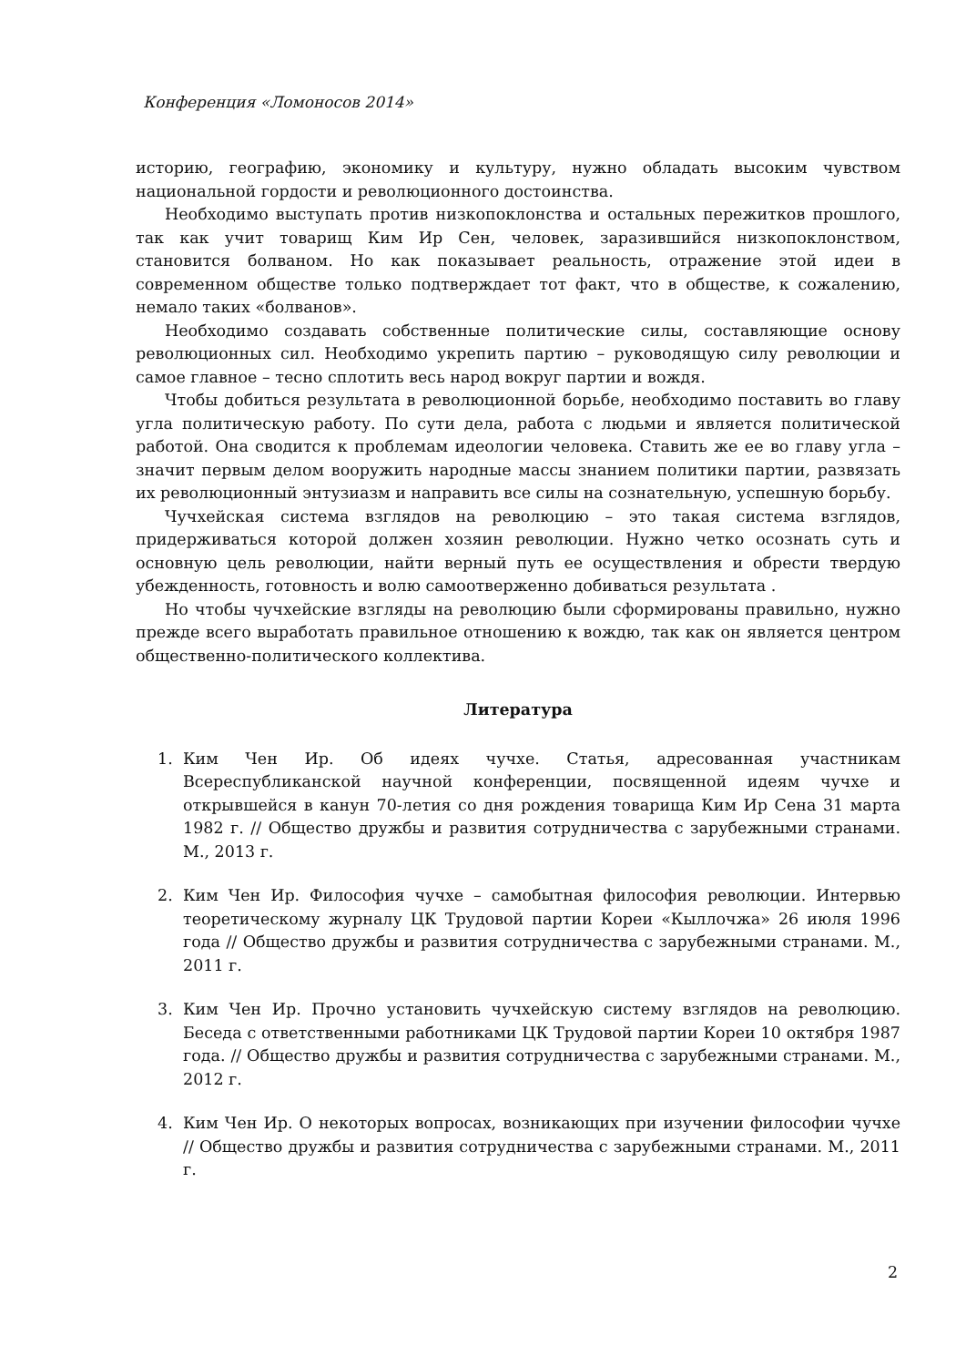Конференция «Ломоносов 2014»
историю, географию, экономику и культуру, нужно обладать высоким чувством национальной гордости и революционного достоинства.
Необходимо выступать против низкопоклонства и остальных пережитков прошлого, так как учит товарищ Ким Ир Сен, человек, заразившийся низкопоклонством, становится болваном. Но как показывает реальность, отражение этой идеи в современном обществе только подтверждает тот факт, что в обществе, к сожалению, немало таких «болванов».
Необходимо создавать собственные политические силы, составляющие основу революционных сил. Необходимо укрепить партию – руководящую силу революции и самое главное – тесно сплотить весь народ вокруг партии и вождя.
Чтобы добиться результата в революционной борьбе, необходимо поставить во главу угла политическую работу. По сути дела, работа с людьми и является политической работой. Она сводится к проблемам идеологии человека. Ставить же ее во главу угла – значит первым делом вооружить народные массы знанием политики партии, развязать их революционный энтузиазм и направить все силы на сознательную, успешную борьбу.
Чучхейская система взглядов на революцию – это такая система взглядов, придерживаться которой должен хозяин революции. Нужно четко осознать суть и основную цель революции, найти верный путь ее осуществления и обрести твердую убежденность, готовность и волю самоотверженно добиваться результата .
Но чтобы чучхейские взгляды на революцию были сформированы правильно, нужно прежде всего выработать правильное отношению к вождю, так как он является центром общественно-политического коллектива.
Литература
1. Ким Чен Ир. Об идеях чучхе. Статья, адресованная участникам Всереспубликанской научной конференции, посвященной идеям чучхе и открывшейся в канун 70-летия со дня рождения товарища Ким Ир Сена 31 марта 1982 г. // Общество дружбы и развития сотрудничества с зарубежными странами. М., 2013 г.
2. Ким Чен Ир. Философия чучхе – самобытная философия революции. Интервью теоретическому журналу ЦК Трудовой партии Кореи «Кыллочжа» 26 июля 1996 года // Общество дружбы и развития сотрудничества с зарубежными странами. М., 2011 г.
3. Ким Чен Ир. Прочно установить чучхейскую систему взглядов на революцию. Беседа с ответственными работниками ЦК Трудовой партии Кореи 10 октября 1987 года. // Общество дружбы и развития сотрудничества с зарубежными странами. М., 2012 г.
4. Ким Чен Ир. О некоторых вопросах, возникающих при изучении философии чучхе // Общество дружбы и развития сотрудничества с зарубежными странами. М., 2011 г.
2